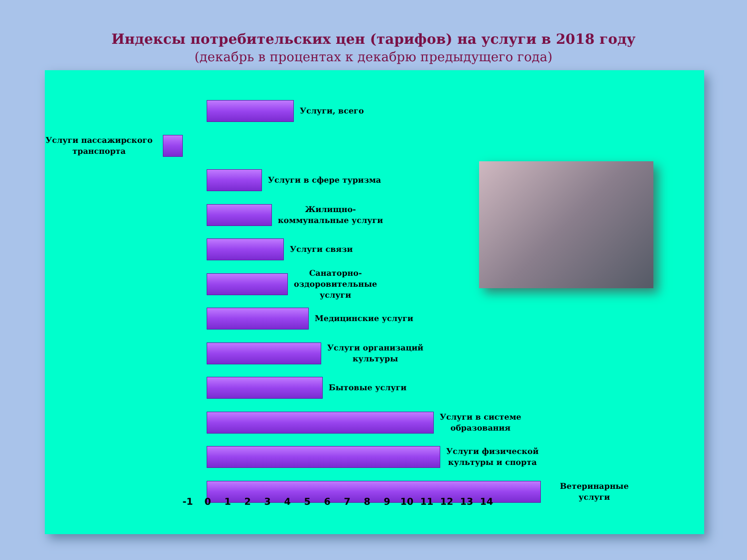Индексы потребительских цен (тарифов) на услуги в 2018 году
(декабрь в процентах к декабрю предыдущего года)
Услуги, всего
Услуги пассажирского транспорта
Услуги в сфере туризма
Жилищно-
коммунальные услуги
Услуги связи
Санаторно-
оздоровительные
услуги
Медицинские услуги
Услуги организаций
культуры
Бытовые услуги
Услуги в системе
образования
Услуги физической
культуры и спорта
Ветеринарные услуги
-1 0 1 2 3 4 5 6 7 8 9 10 11 12 13 14